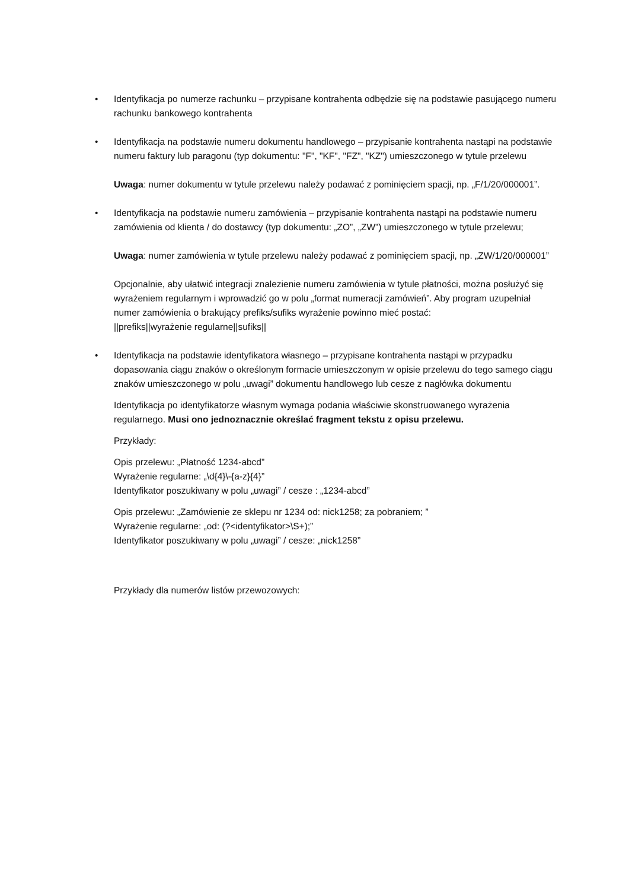•
Identyfikacja po numerze rachunku – przypisane kontrahenta odbędzie się na podstawie pasującego numeru rachunku bankowego kontrahenta
•
Identyfikacja na podstawie numeru dokumentu handlowego – przypisanie kontrahenta nastąpi na podstawie numeru faktury lub paragonu (typ dokumentu: "F", "KF", "FZ", "KZ") umieszczonego w tytule przelewu
Uwaga: numer dokumentu w tytule przelewu należy podawać z pominięciem spacji, np. „F/1/20/000001”.
•
Identyfikacja na podstawie numeru zamówienia – przypisanie kontrahenta nastąpi na podstawie numeru zamówienia od klienta / do dostawcy (typ dokumentu: „ZO”, „ZW”) umieszczonego w tytule przelewu;
Uwaga: numer zamówienia w tytule przelewu należy podawać z pominięciem spacji, np. „ZW/1/20/000001”
Opcjonalnie, aby ułatwić integracji znalezienie numeru zamówienia w tytule płatności, można posłużyć się wyrażeniem regularnym i wprowadzić go w polu „format numeracji zamówień”. Aby program uzupełniał numer zamówienia o brakujący prefiks/sufiks wyrażenie powinno mieć postać:
||prefiks||wyrażenie regularne||sufiks||
•
Identyfikacja na podstawie identyfikatora własnego – przypisane kontrahenta nastąpi w przypadku dopasowania ciągu znaków o określonym formacie umieszczonym w opisie przelewu do tego samego ciągu znaków umieszczonego w polu „uwagi” dokumentu handlowego lub cesze z nagłówka dokumentu
Identyfikacja po identyfikatorze własnym wymaga podania właściwie skonstruowanego wyrażenia regularnego. Musi ono jednoznacznie określać fragment tekstu z opisu przelewu.
Przykłady:
Opis przelewu: „Płatność 1234-abcd”
Wyrażenie regularne: „\d{4}\-{a-z}{4}”
Identyfikator poszukiwany w polu „uwagi” / cesze : „1234-abcd”
Opis przelewu: „Zamówienie ze sklepu nr 1234 od: nick1258; za pobraniem; ”
Wyrażenie regularne: „od: (?<identyfikator>\S+);”
Identyfikator poszukiwany w polu „uwagi” / cesze: „nick1258”
Przykłady dla numerów listów przewozowych: